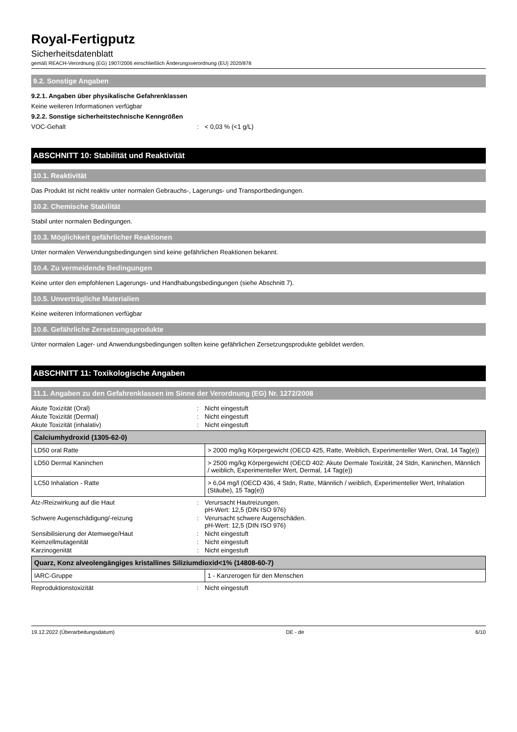Royal-Fertigputz
Sicherheitsdatenblatt
gemäß REACH-Verordnung (EG) 1907/2006 einschließlich Änderungsverordnung (EU) 2020/878
9.2. Sonstige Angaben
9.2.1. Angaben über physikalische Gefahrenklassen
Keine weiteren Informationen verfügbar
9.2.2. Sonstige sicherheitstechnische Kenngrößen
VOC-Gehalt: < 0,03 % (<1 g/L)
ABSCHNITT 10: Stabilität und Reaktivität
10.1. Reaktivität
Das Produkt ist nicht reaktiv unter normalen Gebrauchs-, Lagerungs- und Transportbedingungen.
10.2. Chemische Stabilität
Stabil unter normalen Bedingungen.
10.3. Möglichkeit gefährlicher Reaktionen
Unter normalen Verwendungsbedingungen sind keine gefährlichen Reaktionen bekannt.
10.4. Zu vermeidende Bedingungen
Keine unter den empfohlenen Lagerungs- und Handhabungsbedingungen (siehe Abschnitt 7).
10.5. Unverträgliche Materialien
Keine weiteren Informationen verfügbar
10.6. Gefährliche Zersetzungsprodukte
Unter normalen Lager- und Anwendungsbedingungen sollten keine gefährlichen Zersetzungsprodukte gebildet werden.
ABSCHNITT 11: Toxikologische Angaben
11.1. Angaben zu den Gefahrenklassen im Sinne der Verordnung (EG) Nr. 1272/2008
Akute Toxizität (Oral): Nicht eingestuft
Akute Toxizität (Dermal): Nicht eingestuft
Akute Toxizität (inhalativ): Nicht eingestuft
| Calciumhydroxid (1305-62-0) | |
| --- | --- |
| LD50 oral Ratte | > 2000 mg/kg Körpergewicht (OECD 425, Ratte, Weiblich, Experimenteller Wert, Oral, 14 Tag(e)) |
| LD50 Dermal Kaninchen | > 2500 mg/kg Körpergewicht (OECD 402: Akute Dermale Toxizität, 24 Stdn, Kaninchen, Männlich / weiblich, Experimenteller Wert, Dermal, 14 Tag(e)) |
| LC50 Inhalation - Ratte | > 6,04 mg/l (OECD 436, 4 Stdn, Ratte, Männlich / weiblich, Experimenteller Wert, Inhalation (Stäube), 15 Tag(e)) |
Ätz-/Reizwirkung auf die Haut: Verursacht Hautreizungen.
pH-Wert: 12,5 (DIN ISO 976)
Schwere Augenschädigung/-reizung: Verursacht schwere Augenschäden.
pH-Wert: 12,5 (DIN ISO 976)
Sensibilisierung der Atemwege/Haut: Nicht eingestuft
Keimzellmutagenität: Nicht eingestuft
Karzinogenität: Nicht eingestuft
| Quarz, Konz alveolengängiges kristallines Siliziumdioxid<1% (14808-60-7) | |
| --- | --- |
| IARC-Gruppe | 1 - Kanzerogen für den Menschen |
Reproduktionstoxizität: Nicht eingestuft
19.12.2022 (Überarbeitungsdatum) DE - de 6/10